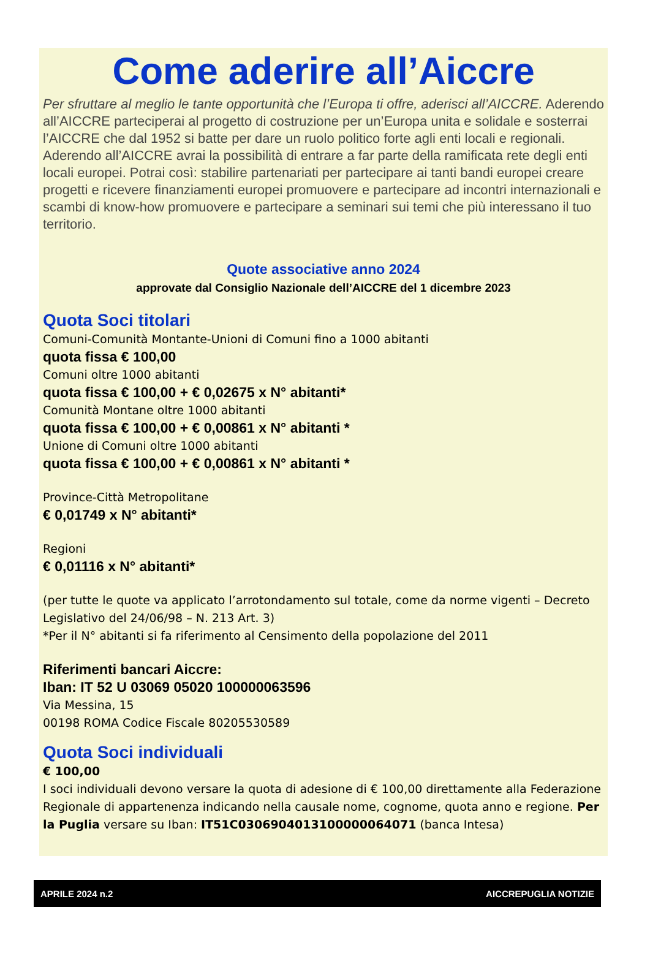Come aderire all’Aiccre
Per sfruttare al meglio le tante opportunità che l’Europa ti offre, aderisci all’AICCRE. Aderendo all’AICCRE parteciperai al progetto di costruzione per un’Europa unita e solidale e sosterrai l’AICCRE che dal 1952 si batte per dare un ruolo politico forte agli enti locali e regionali. Aderendo all’AICCRE avrai la possibilità di entrare a far parte della ramificata rete degli enti locali europei. Potrai così: stabilire partenariati per partecipare ai tanti bandi europei creare progetti e ricevere finanziamenti europei promuovere e partecipare ad incontri internazionali e scambi di know-how promuovere e partecipare a seminari sui temi che più interessano il tuo territorio.
Quote associative anno 2024
approvate dal Consiglio Nazionale dell’AICCRE del 1 dicembre 2023
Quota Soci titolari
Comuni-Comunità Montante-Unioni di Comuni fino a 1000 abitanti
quota fissa € 100,00
Comuni oltre 1000 abitanti
quota fissa € 100,00 + € 0,02675 x N° abitanti*
Comunità Montane oltre 1000 abitanti
quota fissa € 100,00 + € 0,00861 x N° abitanti *
Unione di Comuni oltre 1000 abitanti
quota fissa € 100,00 + € 0,00861 x N° abitanti *
Province-Città Metropolitane
€ 0,01749 x N° abitanti*
Regioni
€ 0,01116 x N° abitanti*
(per tutte le quote va applicato l’arrotondamento sul totale, come da norme vigenti – Decreto Legislativo del 24/06/98 – N. 213 Art. 3)
*Per il N° abitanti si fa riferimento al Censimento della popolazione del 2011
Riferimenti bancari Aiccre:
Iban: IT 52 U 03069 05020 100000063596
Via Messina, 15
00198 ROMA Codice Fiscale 80205530589
Quota Soci individuali
€ 100,00
I soci individuali devono versare la quota di adesione di € 100,00 direttamente alla Federazione Regionale di appartenenza indicando nella causale nome, cognome, quota anno e regione. Per la Puglia versare su Iban: IT51C0306904013100000064071 (banca Intesa)
APRILE 2024 n.2 AICCREPUGLIA NOTIZIE